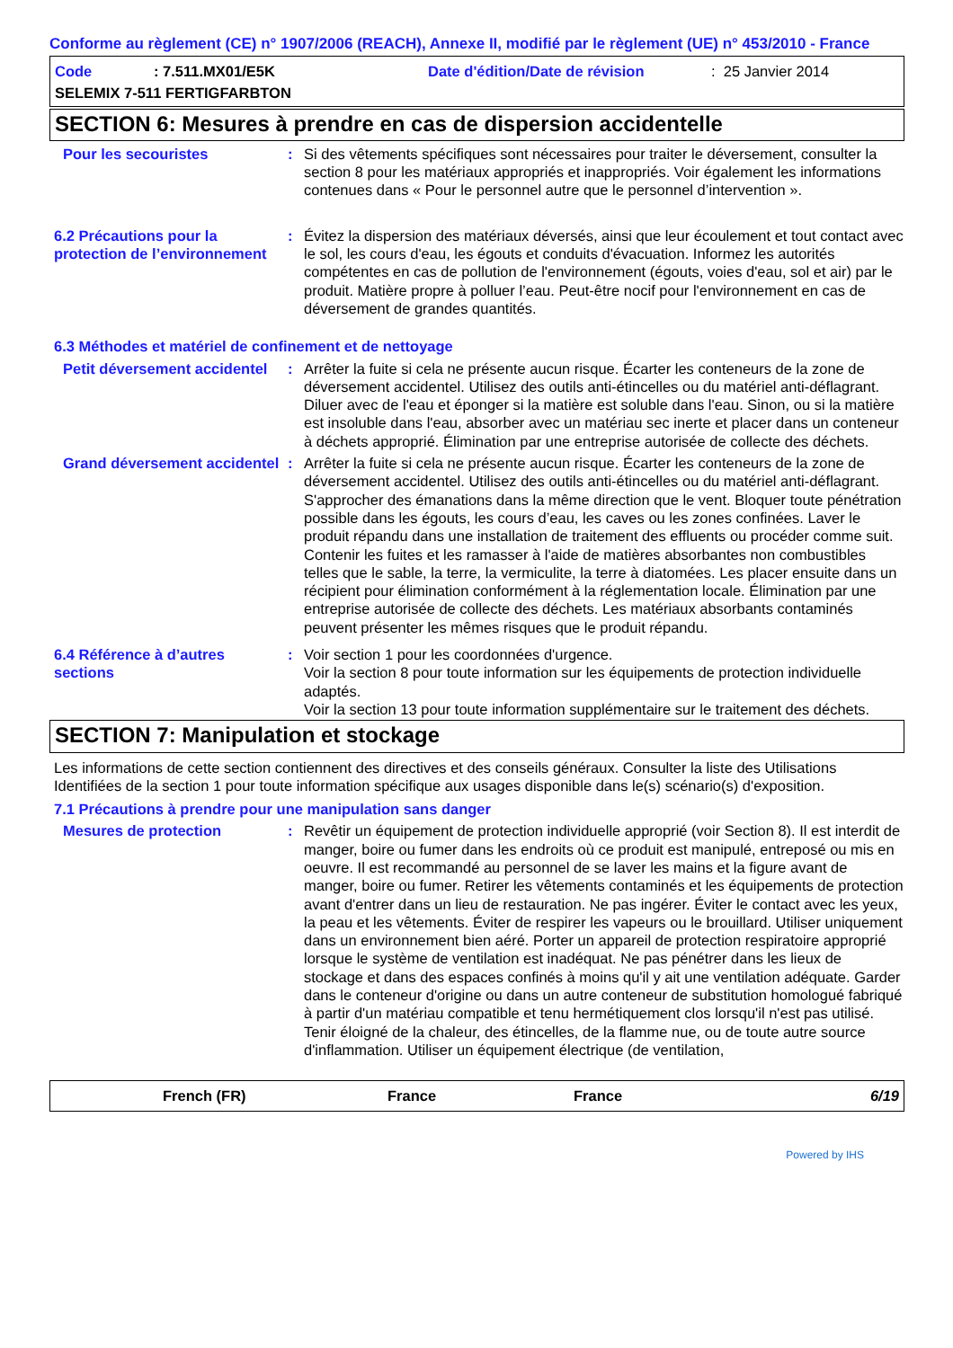Conforme au règlement (CE) n° 1907/2006 (REACH), Annexe II, modifié par le règlement (UE) n° 453/2010 - France
Code: 7.511.MX01/E5K Date d'édition/Date de révision: 25 Janvier 2014
SELEMIX 7-511 FERTIGFARBTON
SECTION 6: Mesures à prendre en cas de dispersion accidentelle
Pour les secouristes : Si des vêtements spécifiques sont nécessaires pour traiter le déversement, consulter la section 8 pour les matériaux appropriés et inappropriés. Voir également les informations contenues dans « Pour le personnel autre que le personnel d’intervention ».
6.2 Précautions pour la protection de l’environnement
: Évitez la dispersion des matériaux déversés, ainsi que leur écoulement et tout contact avec le sol, les cours d'eau, les égouts et conduits d'évacuation. Informez les autorités compétentes en cas de pollution de l'environnement (égouts, voies d'eau, sol et air) par le produit. Matière propre à polluer l’eau. Peut-être nocif pour l'environnement en cas de déversement de grandes quantités.
6.3 Méthodes et matériel de confinement et de nettoyage
Petit déversement accidentel
: Arrêter la fuite si cela ne présente aucun risque. Écarter les conteneurs de la zone de déversement accidentel. Utilisez des outils anti-étincelles ou du matériel anti-déflagrant. Diluer avec de l'eau et éponger si la matière est soluble dans l'eau. Sinon, ou si la matière est insoluble dans l'eau, absorber avec un matériau sec inerte et placer dans un conteneur à déchets approprié. Élimination par une entreprise autorisée de collecte des déchets.
Grand déversement accidentel
: Arrêter la fuite si cela ne présente aucun risque. Écarter les conteneurs de la zone de déversement accidentel. Utilisez des outils anti-étincelles ou du matériel anti-déflagrant. S'approcher des émanations dans la même direction que le vent. Bloquer toute pénétration possible dans les égouts, les cours d’eau, les caves ou les zones confinées. Laver le produit répandu dans une installation de traitement des effluents ou procéder comme suit. Contenir les fuites et les ramasser à l'aide de matières absorbantes non combustibles telles que le sable, la terre, la vermiculite, la terre à diatomées. Les placer ensuite dans un récipient pour élimination conformément à la réglementation locale. Élimination par une entreprise autorisée de collecte des déchets. Les matériaux absorbants contaminés peuvent présenter les mêmes risques que le produit répandu.
6.4 Référence à d’autres sections
: Voir section 1 pour les coordonnées d'urgence.
Voir la section 8 pour toute information sur les équipements de protection individuelle adaptés.
Voir la section 13 pour toute information supplémentaire sur le traitement des déchets.
SECTION 7: Manipulation et stockage
Les informations de cette section contiennent des directives et des conseils généraux. Consulter la liste des Utilisations Identifiées de la section 1 pour toute information spécifique aux usages disponible dans le(s) scénario(s) d'exposition.
7.1 Précautions à prendre pour une manipulation sans danger
Mesures de protection : Revêtir un équipement de protection individuelle approprié (voir Section 8). Il est interdit de manger, boire ou fumer dans les endroits où ce produit est manipulé, entreposé ou mis en oeuvre. Il est recommandé au personnel de se laver les mains et la figure avant de manger, boire ou fumer. Retirer les vêtements contaminés et les équipements de protection avant d'entrer dans un lieu de restauration. Ne pas ingérer. Éviter le contact avec les yeux, la peau et les vêtements. Éviter de respirer les vapeurs ou le brouillard. Utiliser uniquement dans un environnement bien aéré. Porter un appareil de protection respiratoire approprié lorsque le système de ventilation est inadéquat. Ne pas pénétrer dans les lieux de stockage et dans des espaces confinés à moins qu'il y ait une ventilation adéquate. Garder dans le conteneur d'origine ou dans un autre conteneur de substitution homologué fabriqué à partir d'un matériau compatible et tenu hermétiquement clos lorsqu'il n'est pas utilisé. Tenir éloigné de la chaleur, des étincelles, de la flamme nue, ou de toute autre source d'inflammation. Utiliser un équipement électrique (de ventilation,
French (FR) France France 6/19
Powered by IHS